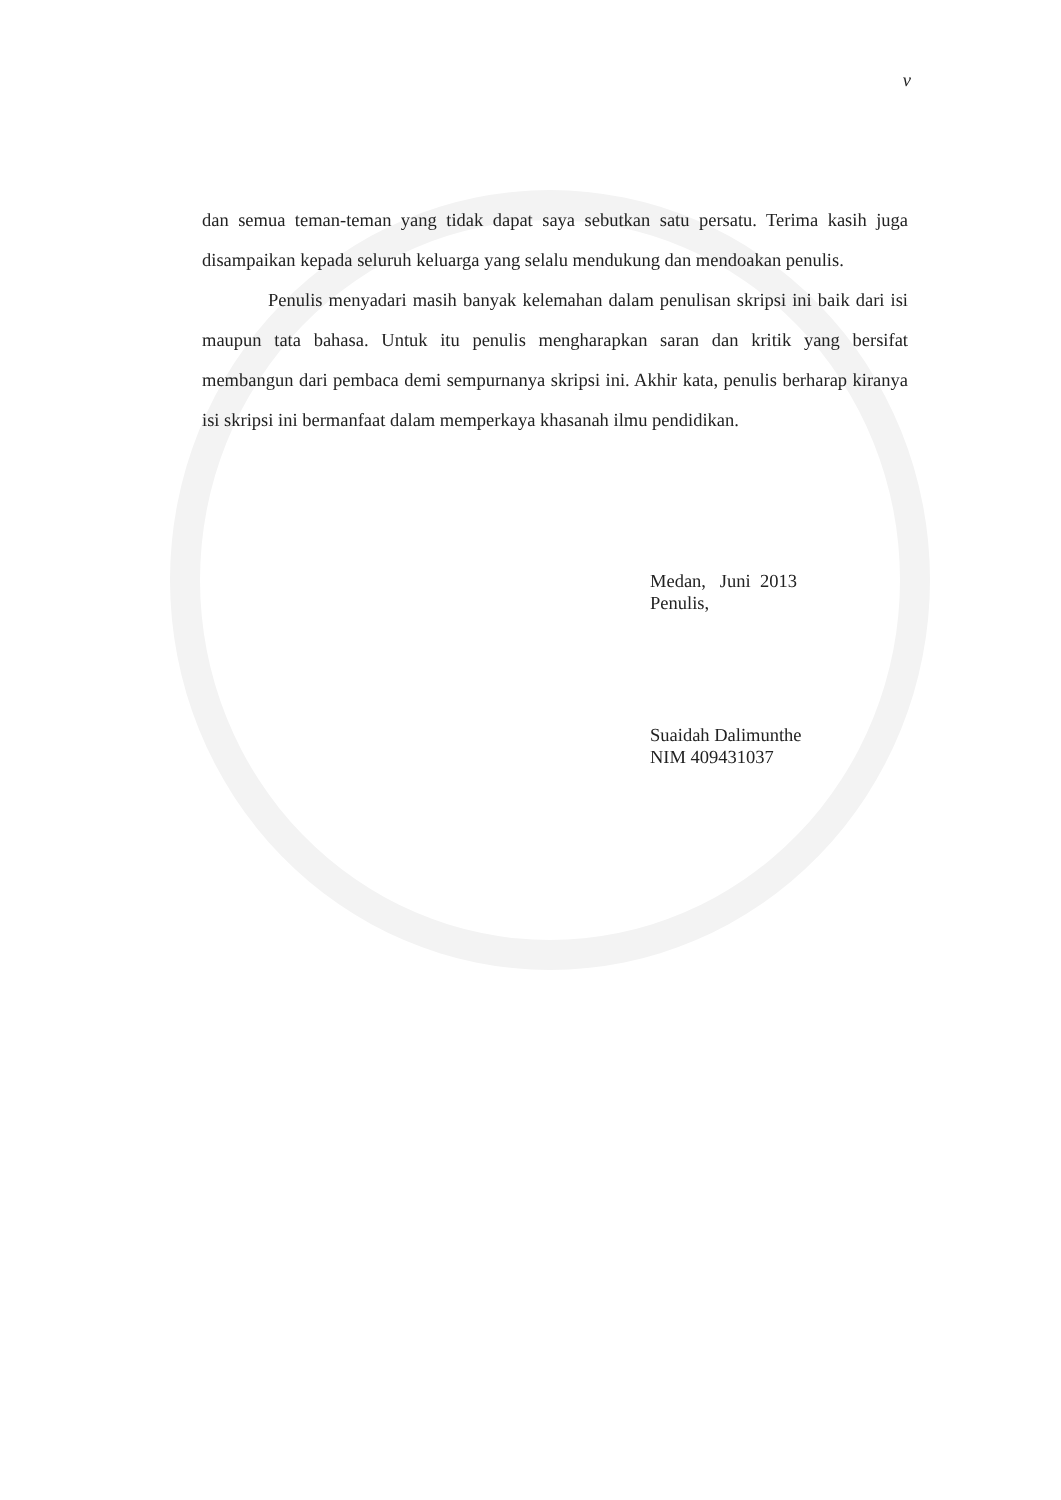v
dan semua teman-teman yang tidak dapat saya sebutkan satu persatu. Terima kasih juga disampaikan kepada seluruh keluarga yang selalu mendukung dan mendoakan penulis.
Penulis menyadari masih banyak kelemahan dalam penulisan skripsi ini baik dari isi maupun tata bahasa. Untuk itu penulis mengharapkan saran dan kritik yang bersifat membangun dari pembaca demi sempurnanya skripsi ini. Akhir kata, penulis berharap kiranya isi skripsi ini bermanfaat dalam memperkaya khasanah ilmu pendidikan.
Medan, Juni 2013
Penulis,
Suaidah Dalimunthe
NIM 409431037